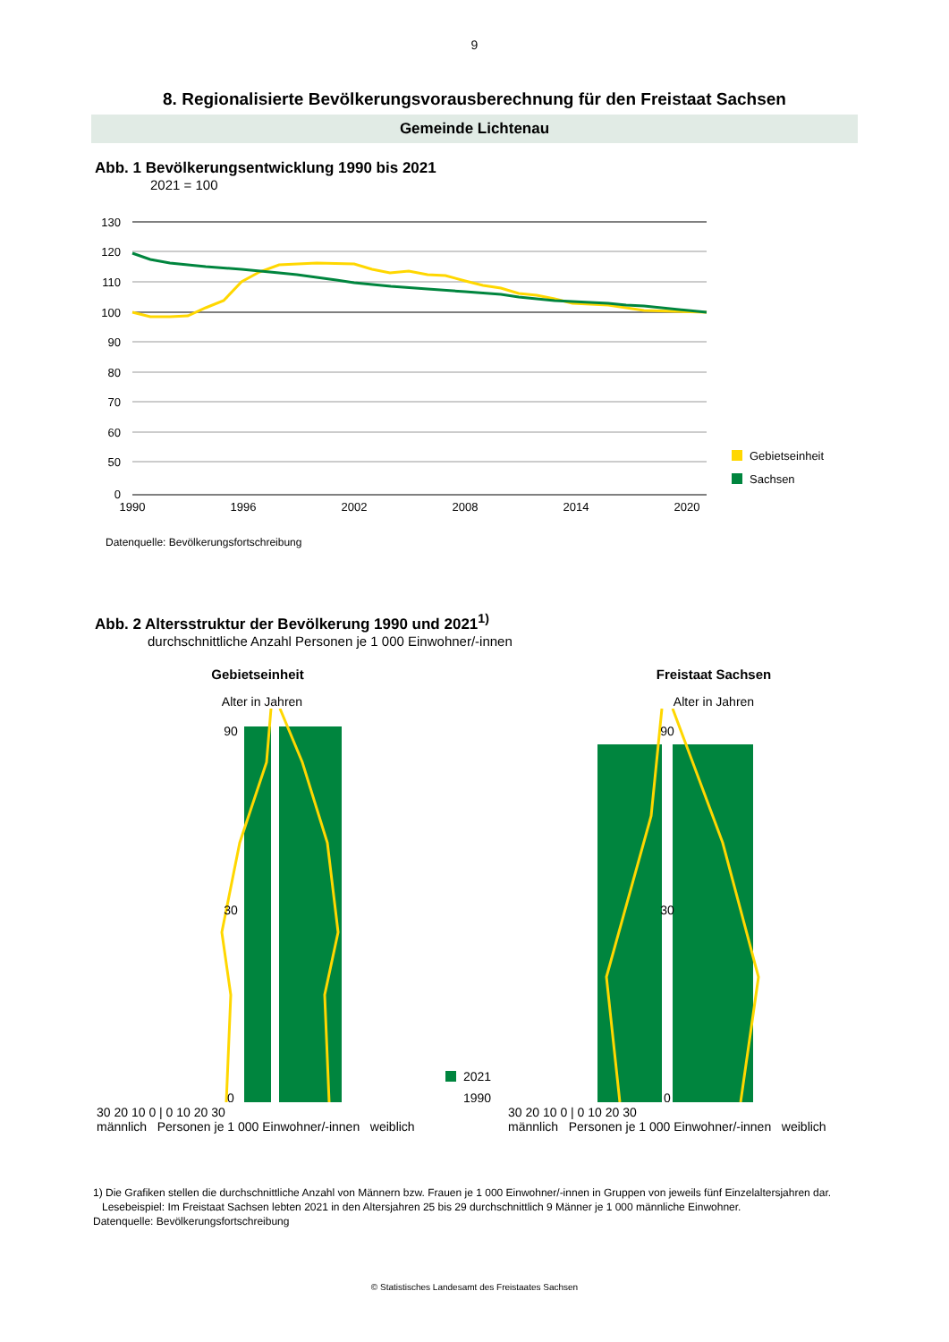9
8. Regionalisierte Bevölkerungsvorausberechnung für den Freistaat Sachsen
Gemeinde Lichtenau
Abb. 1 Bevölkerungsentwicklung 1990 bis 2021
2021 = 100
130
120
110
100
90
80
70
60
50
0
1990
1996
2002
2008
2014
2020
Gebietseinheit
Sachsen
Datenquelle: Bevölkerungsfortschreibung
Abb. 2 Altersstruktur der Bevölkerung 1990 und 2021<sup>1)</sup>
durchschnittliche Anzahl Personen je 1 000 Einwohner/-innen
Gebietseinheit
Alter in Jahren
90
30
0
2021
1990
30 20 10 0 | 0 10 20 30
männlich Personen je 1 000 Einwohner/-innen weiblich
Freistaat Sachsen
Alter in Jahren
90
30
0
30 20 10 0 | 0 10 20 30
männlich Personen je 1 000 Einwohner/-innen weiblich
1) Die Grafiken stellen die durchschnittliche Anzahl von Männern bzw. Frauen je 1 000 Einwohner/-innen in Gruppen von jeweils fünf Einzelaltersjahren dar.
Lesebeispiel: Im Freistaat Sachsen lebten 2021 in den Altersjahren 25 bis 29 durchschnittlich 9 Männer je 1 000 männliche Einwohner.
Datenquelle: Bevölkerungsfortschreibung
© Statistisches Landesamt des Freistaates Sachsen